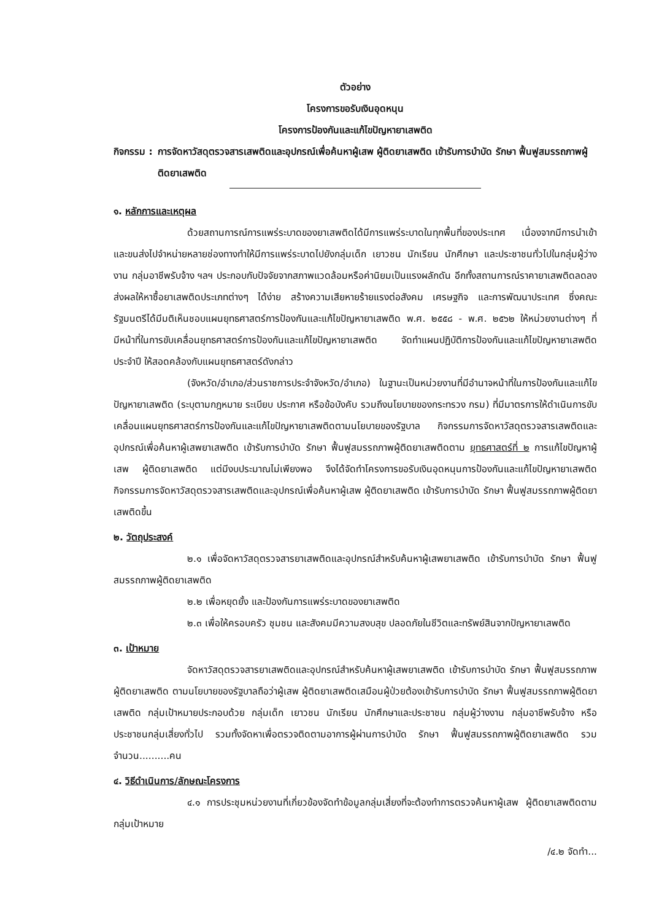ตัวอย่าง
โครงการขอรับเงินอุดหนุน
โครงการป้องกันและแก้ไขปัญหายาเสพติด
กิจกรรม : การจัดหาวัสดุตรวจสารเสพติดและอุปกรณ์เพื่อค้นหาผู้เสพ ผู้ติดยาเสพติด เข้ารับการบำบัด รักษา ฟื้นฟูสมรรถภาพผู้ติดยาเสพติด
๑. หลักการและเหตุผล
ด้วยสถานการณ์การแพร่ระบาดของยาเสพติดได้มีการแพร่ระบาดในทุกพื้นที่ของประเทศ เนื่องจากมีการนำเข้าและขนส่งไปจำหน่ายหลายช่องทางทำให้มีการแพร่ระบาดไปยังกลุ่มเด็ก เยาวชน นักเรียน นักศึกษา และประชาชนทั่วไปในกลุ่มผู้ว่างงาน กลุ่มอาชีพรับจ้าง ฯลฯ ประกอบกับปัจจัยจากสภาพแวดล้อมหรือค่านิยมเป็นแรงผลักดัน อีกทั้งสถานการณ์ราคายาเสพติดลดลงส่งผลให้หาซื้อยาเสพติดประเภทต่างๆ ได้ง่าย สร้างความเสียหายร้ายแรงต่อสังคม เศรษฐกิจ และการพัฒนาประเทศ ซึ่งคณะรัฐมนตรีได้มีมติเห็นชอบแผนยุทธศาสตร์การป้องกันและแก้ไขปัญหายาเสพติด พ.ศ. ๒๕๕๘ - พ.ศ. ๒๕๖๒ ให้หน่วยงานต่างๆ ที่มีหน้าที่ในการขับเคลื่อนยุทธศาสตร์การป้องกันและแก้ไขปัญหายาเสพติด จัดทำแผนปฏิบัติการป้องกันและแก้ไขปัญหายาเสพติดประจำปี ให้สอดคล้องกับแผนยุทธศาสตร์ดังกล่าว
(จังหวัด/อำเภอ/ส่วนราชการประจำจังหวัด/อำเภอ) ในฐานะเป็นหน่วยงานที่มีอำนาจหน้าที่ในการป้องกันและแก้ไขปัญหายาเสพติด (ระบุตามกฎหมาย ระเบียบ ประกาศ หรือข้อบังคับ รวมถึงนโยบายของกระทรวง กรม) ที่มีมาตรการให้ดำเนินการขับเคลื่อนแผนยุทธศาสตร์การป้องกันและแก้ไขปัญหายาเสพติดตามนโยบายของรัฐบาล กิจกรรมการจัดหาวัสดุตรวจสารเสพติดและอุปกรณ์เพื่อค้นหาผู้เสพยาเสพติด เข้ารับการบำบัด รักษา ฟื้นฟูสมรรถภาพผู้ติดยาเสพติดตาม ยุทธศาสตร์ที่ ๒ การแก้ไขปัญหาผู้เสพ ผู้ติดยาเสพติด แต่มีงบประมาณไม่เพียงพอ จึงได้จัดทำโครงการขอรับเงินอุดหนุนการป้องกันและแก้ไขปัญหายาเสพติด กิจกรรมการจัดหาวัสดุตรวจสารเสพติดและอุปกรณ์เพื่อค้นหาผู้เสพ ผู้ติดยาเสพติด เข้ารับการบำบัด รักษา ฟื้นฟูสมรรถภาพผู้ติดยาเสพติดขึ้น
๒. วัตถุประสงค์
๒.๑ เพื่อจัดหาวัสดุตรวจสารยาเสพติดและอุปกรณ์สำหรับค้นหาผู้เสพยาเสพติด เข้ารับการบำบัด รักษา ฟื้นฟูสมรรถภาพผู้ติดยาเสพติด
๒.๒ เพื่อหยุดยั้ง และป้องกันการแพร่ระบาดของยาเสพติด
๒.๓ เพื่อให้ครอบครัว ชุมชน และสังคมมีความสงบสุข ปลอดภัยในชีวิตและทรัพย์สินจากปัญหายาเสพติด
๓. เป้าหมาย
จัดหาวัสดุตรวจสารยาเสพติดและอุปกรณ์สำหรับค้นหาผู้เสพยาเสพติด เข้ารับการบำบัด รักษา ฟื้นฟูสมรรถภาพผู้ติดยาเสพติด ตามนโยบายของรัฐบาลถือว่าผู้เสพ ผู้ติดยาเสพติดเสมือนผู้ป่วยต้องเข้ารับการบำบัด รักษา ฟื้นฟูสมรรถภาพผู้ติดยาเสพติด กลุ่มเป้าหมายประกอบด้วย กลุ่มเด็ก เยาวชน นักเรียน นักศึกษาและประชาชน กลุ่มผู้ว่างงาน กลุ่มอาชีพรับจ้าง หรือประชาชนกลุ่มเสี่ยงทั่วไป รวมทั้งจัดหาเพื่อตรวจติดตามอาการผู้ผ่านการบำบัด รักษา ฟื้นฟูสมรรถภาพผู้ติดยาเสพติด รวมจำนวน..........คน
๔. วิธีดำเนินการ/ลักษณะโครงการ
๔.๑ การประชุมหน่วยงานที่เกี่ยวข้องจัดทำข้อมูลกลุ่มเสี่ยงที่จะต้องทำการตรวจค้นหาผู้เสพ ผู้ติดยาเสพติดตามกลุ่มเป้าหมาย
/๔.๒ จัดทำ...